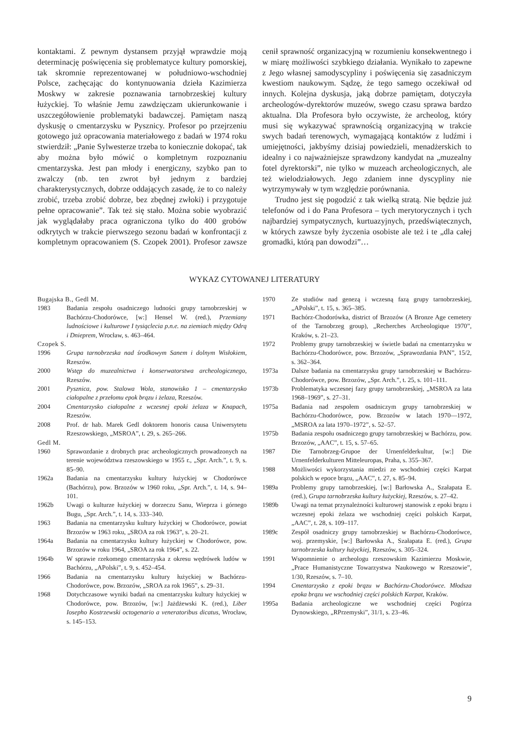kontaktami. Z pewnym dystansem przyjął wprawdzie moją determinację poświęcenia się problematyce kultury pomorskiej, tak skromnie reprezentowanej w południowo-wschodniej Polsce, zachęcając do kontynuowania dzieła Kazimierza Moskwy w zakresie poznawania tarnobrzeskiej kultury łużyckiej. To właśnie Jemu zawdzięczam ukierunkowanie i uszczegółowienie problematyki badawczej. Pamiętam naszą dyskusję o cmentarzysku w Pysznicy. Profesor po przejrzeniu gotowego już opracowania materiałowego z badań w 1974 roku stwierdził: „Panie Sylwesterze trzeba to koniecznie dokopać, tak aby można było mówić o kompletnym rozpoznaniu cmentarzyska. Jest pan młody i energiczny, szybko pan to zwalczy (nb. ten zwrot był jednym z bardziej charakterystycznych, dobrze oddających zasadę, że to co należy zrobić, trzeba zrobić dobrze, bez zbędnej zwłoki) i przygotuje pełne opracowanie”. Tak też się stało. Można sobie wyobrazić jak wyglądałaby praca ograniczona tylko do 400 grobów odkrytych w trakcie pierwszego sezonu badań w konfrontacji z kompletnym opracowaniem (S. Czopek 2001). Profesor zawsze cenił sprawność organizacyjną w rozumieniu konsekwentnego i w miarę możliwości szybkiego działania. Wynikało to zapewne z Jego własnej samodyscypliny i poświęcenia się zasadniczym kwestiom naukowym. Sądzę, że tego samego oczekiwał od innych. Kolejna dyskusja, jaką dobrze pamiętam, dotyczyła archeologów-dyrektorów muzeów, swego czasu sprawa bardzo aktualna. Dla Profesora było oczywiste, że archeolog, który musi się wykazywać sprawnością organizacyjną w trakcie swych badań terenowych, wymagającą kontaktów z ludźmi i umiejętności, jakbyśmy dzisiaj powiedzieli, menadżerskich to idealny i co najważniejsze sprawdzony kandydat na „muzealny fotel dyrektorski”, nie tylko w muzeach archeologicznych, ale też wielodziałowych. Jego zdaniem inne dyscypliny nie wytrzymywały w tym względzie porównania.
Trudno jest się pogodzić z tak wielką stratą. Nie będzie już telefonów od i do Pana Profesora – tych merytorycznych i tych najbardziej sympatycznych, kurtuazyjnych, przedświątecznych, w których zawsze były życzenia osobiste ale też i te „dla całej gromadki, którą pan dowodzi”…
WYKAZ CYTOWANEJ LITERATURY
Bugajska B., Gedl M.
1983 Badania zespołu osadniczego ludności grupy tarnobrzeskiej w Bachórzu-Chodorówce, [w:] Hensel W. (red.), Przemiany ludnościowe i kulturowe I tysiąclecia p.n.e. na ziemiach między Odrą i Dnieprem, Wrocław, s. 463–464.
Czopek S.
1996 Grupa tarnobrzeska nad środkowym Sanem i dolnym Wisłokiem, Rzeszów.
2000 Wstęp do muzealnictwa i konserwatorstwa archeologicznego, Rzeszów.
2001 Pysznica, pow. Stalowa Wola, stanowisko 1 – cmentarzysko ciałopalne z przełomu epok brązu i żelaza, Rzeszów.
2004 Cmentarzysko ciałopalne z wczesnej epoki żelaza w Knapach, Rzeszów.
2008 Prof. dr hab. Marek Gedl doktorem honoris causa Uniwersytetu Rzeszowskiego, „MSROA”, t. 29, s. 265–266.
Gedl M.
1960 Sprawozdanie z drobnych prac archeologicznych prowadzonych na terenie województwa rzeszowskiego w 1955 r., „Spr. Arch.”, t. 9, s. 85–90.
1962a Badania na cmentarzysku kultury łużyckiej w Chodorówce (Bachórzu), pow. Brzozów w 1960 roku, „Spr. Arch.”, t. 14, s. 94–101.
1962b Uwagi o kulturze łużyckiej w dorzeczu Sanu, Wieprza i górnego Bugu, „Spr. Arch.”, t. 14, s. 333–340.
1963 Badania na cmentarzysku kultury łużyckiej w Chodorówce, powiat Brzozów w 1963 roku, „SROA za rok 1963”, s. 20–21.
1964a Badania na cmentarzysku kultury łużyckiej w Chodorówce, pow. Brzozów w roku 1964, „SROA za rok 1964”, s. 22.
1964b W sprawie rzekomego cmentarzyska z okresu wędrówek ludów w Bachórzu, „APolski”, t. 9, s. 452–454.
1966 Badania na cmentarzysku kultury łużyckiej w Bachórzu-Chodorówce, pow. Brzozów, „SROA za rok 1965”, s. 29–31.
1968 Dotychczasowe wyniki badań na cmentarzysku kultury łużyckiej w Chodorówce, pow. Brzozów, [w:] Jażdżewski K. (red.), Liber Iosepho Kostrzewski octogenario a veneratoribus dicatus, Wrocław, s. 145–153.
1970 Ze studiów nad genezą i wczesną fazą grupy tarnobrzeskiej, „APolski”, t. 15, s. 365–385.
1971 Bachórz-Chodorówka, district of Brzozów (A Bronze Age cemetery of the Tarnobrzeg group), „Recherches Archeologique 1970”, Kraków, s. 21–23.
1972 Problemy grupy tarnobrzeskiej w świetle badań na cmentarzysku w Bachórzu-Chodorówce, pow. Brzozów, „Sprawozdania PAN”, 15/2, s. 362–364.
1973a Dalsze badania na cmentarzysku grupy tarnobrzeskiej w Bachórzu-Chodorówce, pow. Brzozów, „Spr. Arch.”, t. 25, s. 101–111.
1973b Problematyka wczesnej fazy grupy tarnobrzeskiej, „MSROA za lata 1968–1969”, s. 27–31.
1975a Badania nad zespołem osadniczym grupy tarnobrzeskiej w Bachórzu-Chodorówce, pow. Brzozów w latach 1970––1972, „MSROA za lata 1970–1972”, s. 52–57.
1975b Badania zespołu osadniczego grupy tarnobrzeskiej w Bachórzu, pow. Brzozów, „AAC”, t. 15, s. 57–65.
1987 Die Tarnobrzeg-Grupoe der Urnenfelderkultur, [w:] Die Urnenfelderkulturen Mitteleuropas, Praha, s. 355–367.
1988 Możliwości wykorzystania miedzi ze wschodniej części Karpat polskich w epoce brązu, „AAC”, t. 27, s. 85–94.
1989a Problemy grupy tarnobrzeskiej, [w:] Barłowska A., Szałapata E. (red.), Grupa tarnobrzeska kultury łużyckiej, Rzeszów, s. 27–42.
1989b Uwagi na temat przynależności kulturowej stanowisk z epoki brązu i wczesnej epoki żelaza we wschodniej części polskich Karpat, „AAC”, t. 28, s. 109–117.
1989c Zespół osadniczy grupy tarnobrzeskiej w Bachórzu-Chodorówce, woj. przemyskie, [w:] Barłowska A., Szałapata E. (red.), Grupa tarnobrzeska kultury łużyckiej, Rzeszów, s. 305–324.
1991 Wspomnienie o archeologu rzeszowskim Kazimierzu Moskwie, „Prace Humanistyczne Towarzystwa Naukowego w Rzeszowie”, 1/30, Rzeszów, s. 7–10.
1994 Cmentarzysko z epoki brązu w Bachórzu-Chodorówce. Młodsza epoka brązu we wschodniej części polskich Karpat, Kraków.
1995a Badania archeologiczne we wschodniej części Pogórza Dynowskiego, „RPrzemyski”, 31/1, s. 23–46.
9